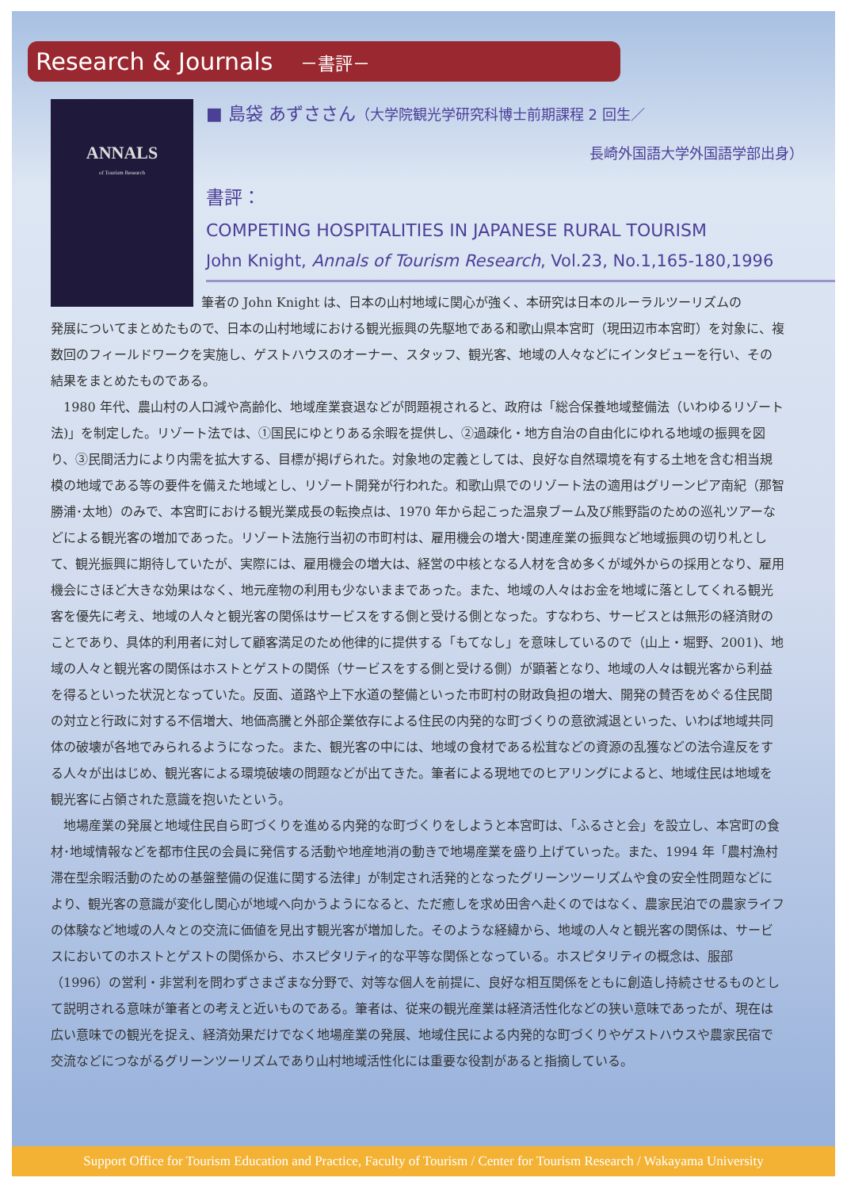Research & Journals －書評－
ANNALS
of Tourism Research
■ 島袋 あずささん（大学院観光学研究科博士前期課程 2 回生／
長崎外国語大学外国語学部出身）
書評：
COMPETING HOSPITALITIES IN JAPANESE RURAL TOURISM
John Knight, Annals of Tourism Research, Vol.23, No.1,165-180,1996
筆者の John Knight は、日本の山村地域に関心が強く、本研究は日本のルーラルツーリズムの
発展についてまとめたもので、日本の山村地域における観光振興の先駆地である和歌山県本宮町（現田辺市本宮町）を対象に、複数回のフィールドワークを実施し、ゲストハウスのオーナー、スタッフ、観光客、地域の人々などにインタビューを行い、その結果をまとめたものである。
1980 年代、農山村の人口減や高齢化、地域産業衰退などが問題視されると、政府は「総合保養地域整備法（いわゆるリゾート法)」を制定した。リゾート法では、①国民にゆとりある余暇を提供し、②過疎化・地方自治の自由化にゆれる地域の振興を図り、③民間活力により内需を拡大する、目標が掲げられた。対象地の定義としては、良好な自然環境を有する土地を含む相当規模の地域である等の要件を備えた地域とし、リゾート開発が行われた。和歌山県でのリゾート法の適用はグリーンピア南紀（那智勝浦･太地）のみで、本宮町における観光業成長の転換点は、1970 年から起こった温泉ブーム及び熊野詣のための巡礼ツアーなどによる観光客の増加であった。リゾート法施行当初の市町村は、雇用機会の増大･関連産業の振興など地域振興の切り札として、観光振興に期待していたが、実際には、雇用機会の増大は、経営の中核となる人材を含め多くが域外からの採用となり、雇用機会にさほど大きな効果はなく、地元産物の利用も少ないままであった。また、地域の人々はお金を地域に落としてくれる観光客を優先に考え、地域の人々と観光客の関係はサービスをする側と受ける側となった。すなわち、サービスとは無形の経済財のことであり、具体的利用者に対して顧客満足のため他律的に提供する「もてなし」を意味しているので（山上・堀野、2001)、地域の人々と観光客の関係はホストとゲストの関係（サービスをする側と受ける側）が顕著となり、地域の人々は観光客から利益を得るといった状況となっていた。反面、道路や上下水道の整備といった市町村の財政負担の増大、開発の賛否をめぐる住民間の対立と行政に対する不信増大、地価高騰と外部企業依存による住民の内発的な町づくりの意欲減退といった、いわば地域共同体の破壊が各地でみられるようになった。また、観光客の中には、地域の食材である松茸などの資源の乱獲などの法令違反をする人々が出はじめ、観光客による環境破壊の問題などが出てきた。筆者による現地でのヒアリングによると、地域住民は地域を観光客に占領された意識を抱いたという。
地場産業の発展と地域住民自ら町づくりを進める内発的な町づくりをしようと本宮町は、「ふるさと会」を設立し、本宮町の食材･地域情報などを都市住民の会員に発信する活動や地産地消の動きで地場産業を盛り上げていった。また、1994 年「農村漁村滞在型余暇活動のための基盤整備の促進に関する法律」が制定され活発的となったグリーンツーリズムや食の安全性問題などにより、観光客の意識が変化し関心が地域へ向かうようになると、ただ癒しを求め田舎へ赴くのではなく、農家民泊での農家ライフの体験など地域の人々との交流に価値を見出す観光客が増加した。そのような経緯から、地域の人々と観光客の関係は、サービスにおいてのホストとゲストの関係から、ホスピタリティ的な平等な関係となっている。ホスピタリティの概念は、服部（1996）の営利・非営利を問わずさまざまな分野で、対等な個人を前提に、良好な相互関係をともに創造し持続させるものとして説明される意味が筆者との考えと近いものである。筆者は、従来の観光産業は経済活性化などの狭い意味であったが、現在は広い意味での観光を捉え、経済効果だけでなく地場産業の発展、地域住民による内発的な町づくりやゲストハウスや農家民宿で交流などにつながるグリーンツーリズムであり山村地域活性化には重要な役割があると指摘している。
Support Office for Tourism Education and Practice, Faculty of Tourism / Center for Tourism Research / Wakayama University